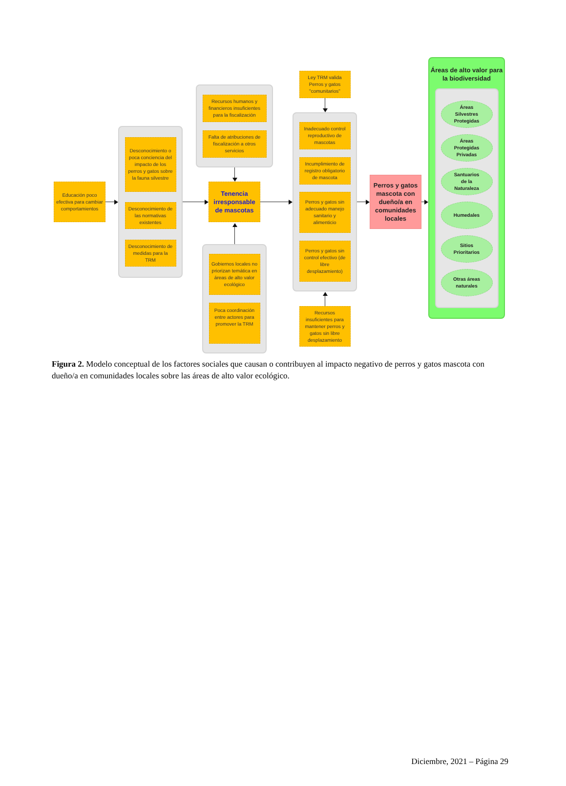Educación poco efectiva para cambiar comportamientos
Desconocimiento o poca conciencia del impacto de los perros y gatos sobre la fauna silvestre
Desconocimiento de las normativas existentes
Desconocimiento de medidas para la TRM
Recursos humanos y financieros insuficientes para la fiscalización
Falta de atribuciones de fiscalización a otros servicios
Tenencia irresponsable de mascotas
Gobiernos locales no priorizan temática en áreas de alto valor ecológico
Poca coordinación entre actores para promover la TRM
Ley TRM valida Perros y gatos "comunitarios"
Inadecuado control reproductivo de mascotas
Incumplimiento de registro obligatorio de mascota
Perros y gatos sin adecuado manejo sanitario y alimenticio
Perros y gatos sin control efectivo (de libre desplazamiento)
Recursos insuficientes para mantener perros y gatos sin libre desplazamiento
Perros y gatos mascota con dueño/a en comunidades locales
Áreas de alto valor para la biodiversidad
Áreas
Silvestres
Protegidas
Áreas
Protegidas
Privadas
Santuarios
de la
Naturaleza
Humedales
Sitios
Prioritarios
Otras áreas
naturales
Figura 2. Modelo conceptual de los factores sociales que causan o contribuyen al impacto negativo de perros y gatos mascota con dueño/a en comunidades locales sobre las áreas de alto valor ecológico.
Diciembre, 2021 – Página 29